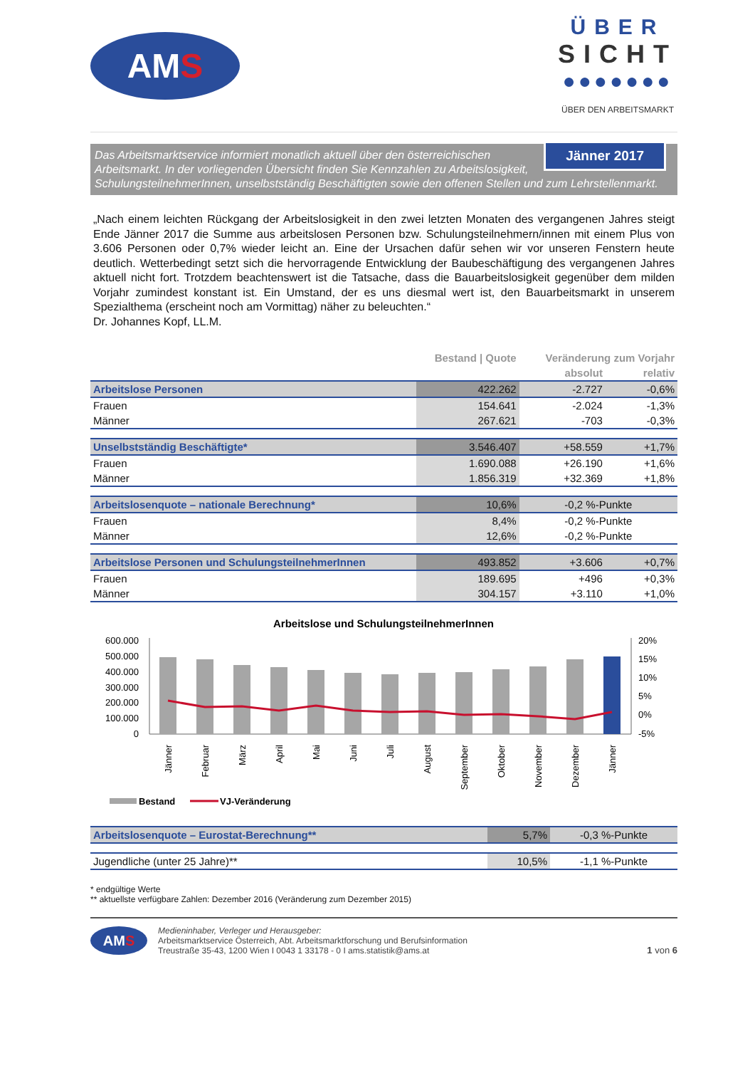AM S
ÜBER
SICHT
●●●●●●●
ÜBER DEN ARBEITSMARKT
Jänner 2017 Das Arbeitsmarktservice informiert monatlich aktuell über den österreichischen Arbeitsmarkt. In der vorliegenden Übersicht finden Sie Kennzahlen zu Arbeitslosigkeit, SchulungsteilnehmerInnen, unselbstständig Beschäftigten sowie den offenen Stellen und zum Lehrstellenmarkt.
„Nach einem leichten Rückgang der Arbeitslosigkeit in den zwei letzten Monaten des vergangenen Jahres steigt Ende Jänner 2017 die Summe aus arbeitslosen Personen bzw. Schulungsteilnehmern/innen mit einem Plus von 3.606 Personen oder 0,7% wieder leicht an. Eine der Ursachen dafür sehen wir vor unseren Fenstern heute deutlich. Wetterbedingt setzt sich die hervorragende Entwicklung der Baubeschäftigung des vergangenen Jahres aktuell nicht fort. Trotzdem beachtenswert ist die Tatsache, dass die Bauarbeitslosigkeit gegenüber dem milden Vorjahr zumindest konstant ist. Ein Umstand, der es uns diesmal wert ist, den Bauarbeitsmarkt in unserem Spezialthema (erscheint noch am Vormittag) näher zu beleuchten.“
Dr. Johannes Kopf, LL.M.
| | Bestand / Quote | Veränderung zum Vorjahr | |
| --- | --- | --- | --- |
| | | absolut | relativ |
| Arbeitslose Personen | 422.262 | -2.727 | -0,6% |
| Frauen | 154.641 | -2.024 | -1,3% |
| Männer | 267.621 | -703 | -0,3% |
| Unselbstständig Beschäftigte* | 3.546.407 | +58.559 | +1,7% |
| Frauen | 1.690.088 | +26.190 | +1,6% |
| Männer | 1.856.319 | +32.369 | +1,8% |
| Arbeitslosenquote – nationale Berechnung* | 10,6% | -0,2 %-Punkte | |
| Frauen | 8,4% | -0,2 %-Punkte | |
| Männer | 12,6% | -0,2 %-Punkte | |
| Arbeitslose Personen und SchulungsteilnehmerInnen | 493.852 | +3.606 | +0,7% |
| Frauen | 189.695 | +496 | +0,3% |
| Männer | 304.157 | +3.110 | +1,0% |
Arbeitslose und SchulungsteilnehmerInnen
600.000
500.000
400.000
300.000
200.000
100.000
0
20%
15%
10%
5%
0%
-5%
Jänner
Februar
März
April
Mai
Juni
Juli
August
September
Oktober
November
Dezember
Jänner
Bestand
VJ-Veränderung
| Arbeitslosenquote – Eurostat-Berechnung** | 5,7% | -0,3 %-Punkte |
| Jugendliche (unter 25 Jahre)** | 10,5% | -1,1 %-Punkte |
* endgültige Werte
** aktuellste verfügbare Zahlen: Dezember 2016 (Veränderung zum Dezember 2015)
AM S
Medieninhaber, Verleger und Herausgeber:
Arbeitsmarktservice Österreich, Abt. Arbeitsmarktforschung und Berufsinformation
Treustraße 35-43, 1200 Wien I 0043 1 33178 - 0 I ams.statistik@ams.at
1 von 6